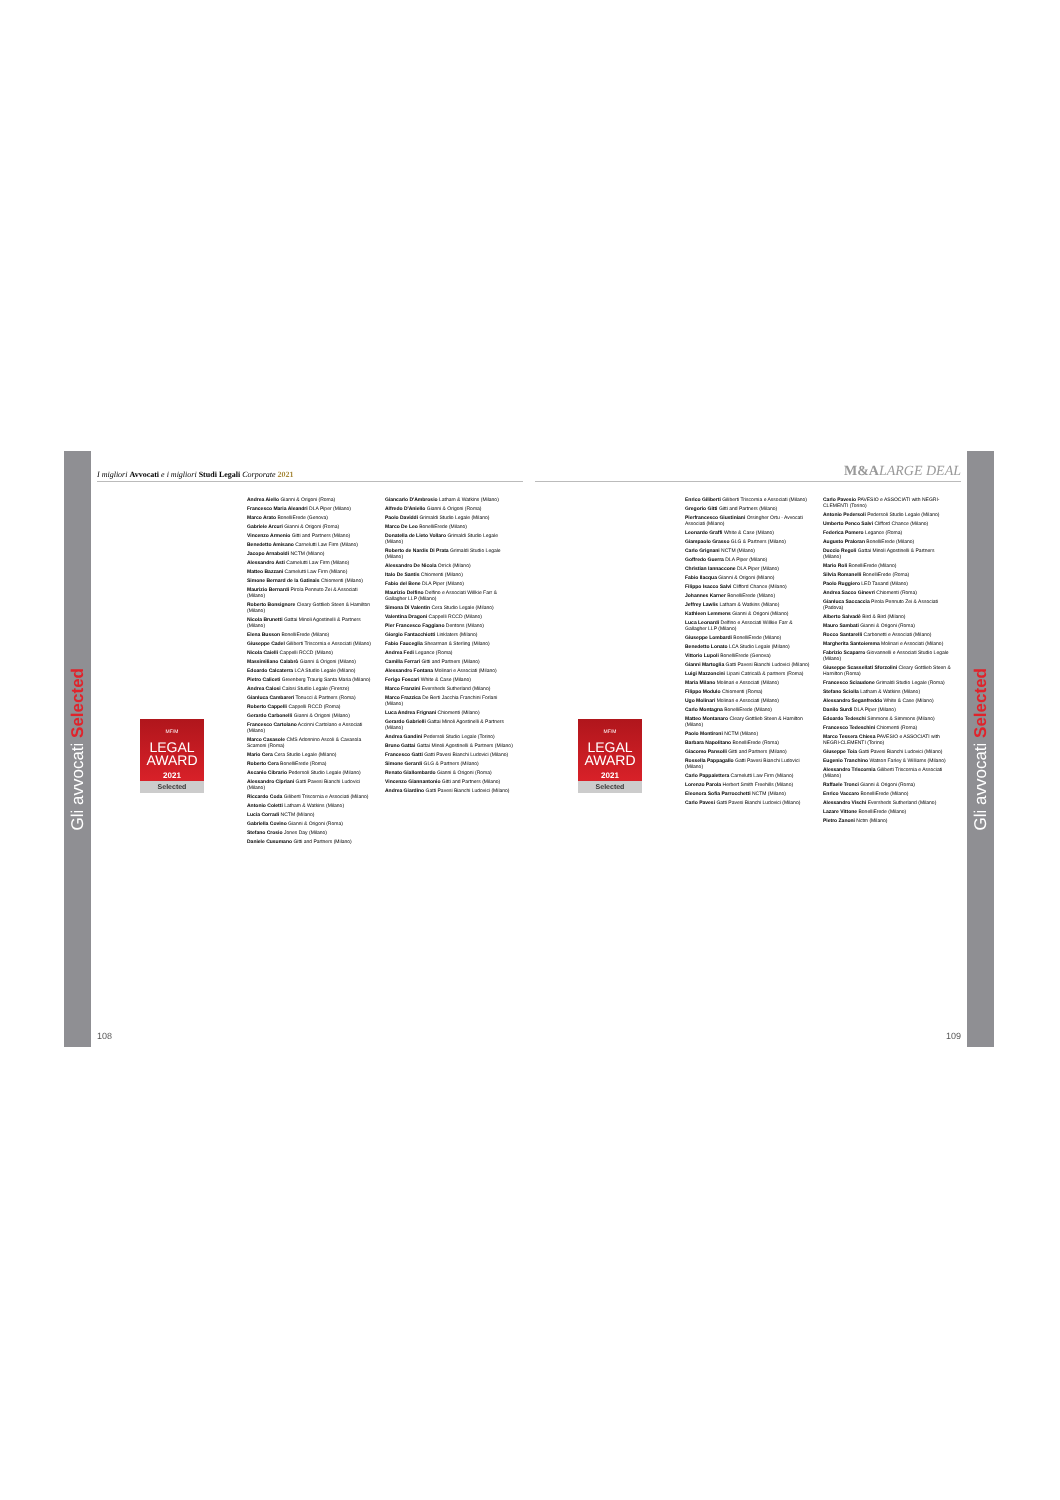Gli avvocati Selected
I migliori Avvocati e i migliori Studi Legali Corporate 2021
MF/M
LEGAL
AWARD
2021
Selected
Andrea Aiello Gianni & Origoni (Roma)
Francesco Maria Aleandri DLA Piper (Milano)
Marco Arato BonelliErede (Genova)
Gabriele Arcuri Gianni & Origoni (Roma)
Vincenzo Armenio Gitti and Partners (Milano)
Benedetto Amisano Carnelutti Law Firm (Milano)
Jacopo Arnaboldi NCTM (Milano)
Alessandro Asti Carnelutti Law Firm (Milano)
Matteo Bazzani Carnelutti Law Firm (Milano)
Simone Bernard de la Gatinais Chiomenti (Milano)
Maurizio Bernardi Pirola Pennuto Zei & Associati (Milano)
Roberto Bonsignore Cleary Gottlieb Steen & Hamilton (Milano)
Nicola Brunetti Gattai Minoli Agostinelli & Partners (Milano)
Elena Busson BonelliErede (Milano)
Giuseppe Cadel Giliberti Triscornia e Associati (Milano)
Nicola Caielli Cappelli RCCD (Milano)
Massimiliano Calabrò Gianni & Origoni (Milano)
Edoardo Calcaterra LCA Studio Legale (Milano)
Pietro Caliceti Greenberg Traurig Santa Maria (Milano)
Andrea Calosi Calosi Studio Legale (Firenze)
Gianluca Cambareri Tonucci & Partners (Roma)
Roberto Cappelli Cappelli RCCD (Roma)
Gerardo Carbonelli Gianni & Origoni (Milano)
Francesco Cartolano Accinni Cartolano e Associati (Milano)
Marco Casasole CMS Adonnino Ascoli & Cavasola Scamoni (Roma)
Mario Cera Cera Studio Legale (Milano)
Roberto Cera BonelliErede (Roma)
Ascanio Cibrario Pedersoli Studio Legale (Milano)
Alessandro Cipriani Gatti Pavesi Bianchi Ludovici (Milano)
Riccardo Coda Giliberti Triscornia e Associati (Milano)
Antonio Coletti Latham & Watkins (Milano)
Lucia Corradi NCTM (Milano)
Gabriella Covino Gianni & Origoni (Roma)
Stefano Crosio Jones Day (Milano)
Daniele Cusumano Gitti and Partners (Milano)
Giancarlo D'Ambrosio Latham & Watkins (Milano)
Alfredo D'Aniello Gianni & Origoni (Roma)
Paolo Daviddi Grimaldi Studio Legale (Milano)
Marco De Leo BonelliErede (Milano)
Donatella de Lieto Vollaro Grimaldi Studio Legale (Milano)
Roberto de Nardis Di Prata Grimaldi Studio Legale (Milano)
Alessandro De Nicola Orrick (Milano)
Italo De Santis Chiomenti (Milano)
Fabio del Bene DLA Piper (Milano)
Maurizio Delfino Delfino e Associati Willkie Farr & Gallagher LLP (Milano)
Simona Di Valentin Cera Studio Legale (Milano)
Valentina Dragoni Cappelli RCCD (Milano)
Pier Francesco Faggiano Dentons (Milano)
Giorgio Fantacchiotti Linklaters (Milano)
Fabio Fauceglia Shearman & Sterling (Milano)
Andrea Fedi Legance (Roma)
Camilla Ferrari Gitti and Partners (Milano)
Alessandro Fontana Molinari e Associati (Milano)
Ferigo Foscari White & Case (Milano)
Marco Franzini Eversheds Sutherland (Milano)
Marco Frazzica De Berti Jacchia Franchini Forlani (Milano)
Luca Andrea Frignani Chiomenti (Milano)
Gerardo Gabrielli Gattai Minoli Agostinelli & Partners (Milano)
Andrea Gandini Pedersoli Studio Legale (Torino)
Bruno Gattai Gattai Minoli Agostinelli & Partners (Milano)
Francesco Gatti Gatti Pavesi Bianchi Ludovici (Milano)
Simone Gerardi GLG & Partners (Milano)
Renato Giallombardo Gianni & Origoni (Roma)
Vincenzo Giannantonio Gitti and Partners (Milano)
Andrea Giardino Gatti Pavesi Bianchi Ludovici (Milano)
108
M&A LARGE DEAL
MF/M
LEGAL
AWARD
2021
Selected
Enrico Giliberti Giliberti Triscornia e Associati (Milano)
Gregorio Gitti Gitti and Partners (Milano)
Pierfrancesco Giustiniani Orsingher Ortu - Avvocati Associati (Milano)
Leonardo Graffi White & Case (Milano)
Giampaolo Grasso GLG & Partners (Milano)
Carlo Grignani NCTM (Milano)
Goffredo Guerra DLA Piper (Milano)
Christian Iannaccone DLA Piper (Milano)
Fabio Ilacqua Gianni & Origoni (Milano)
Filippo Isacco Salvi Clifford Chance (Milano)
Johannes Karner BonelliErede (Milano)
Jeffrey Lawlis Latham & Watkins (Milano)
Kathleen Lemmens Gianni & Origoni (Milano)
Luca Leonardi Delfino e Associati Willkie Farr & Gallagher LLP (Milano)
Giuseppe Lombardi BonelliErede (Milano)
Benedetto Lonato LCA Studio Legale (Milano)
Vittorio Lupoli BonelliErede (Genova)
Gianni Martoglia Gatti Pavesi Bianchi Ludovici (Milano)
Luigi Mazzoncini Lipani Catricalà & partners (Roma)
Maria Milano Molinari e Associati (Milano)
Filippo Modulo Chiomenti (Roma)
Ugo Molinari Molinari e Associati (Milano)
Carlo Montagna BonelliErede (Milano)
Matteo Montanaro Cleary Gottlieb Steen & Hamilton (Milano)
Paolo Montironi NCTM (Milano)
Barbara Napolitano BonelliErede (Roma)
Giacomo Pansolli Gitti and Partners (Milano)
Rossella Pappagallo Gatti Pavesi Bianchi Ludovici (Milano)
Carlo Pappalettera Carnelutti Law Firm (Milano)
Lorenzo Parola Herbert Smith Freehills (Milano)
Eleonora Sofia Parrocchetti NCTM (Milano)
Carlo Pavesi Gatti Pavesi Bianchi Ludovici (Milano)
Carlo Pavesio PAVESIO e ASSOCIATI with NEGRI-CLEMENTI (Torino)
Antonio Pedersoli Pedersoli Studio Legale (Milano)
Umberto Penco Salvi Clifford Chance (Milano)
Federica Pomero Legance (Roma)
Augusto Praloran BonelliErede (Milano)
Duccio Regoli Gattai Minoli Agostinelli & Partners (Milano)
Mario Roli BonelliErede (Milano)
Silvia Romanelli BonelliErede (Roma)
Paolo Ruggiero LED Taxand (Milano)
Andrea Sacco Ginevri Chiomenti (Roma)
Gianluca Saccaccia Pirola Pennuto Zei & Associati (Padova)
Alberto Salvadè Bird & Bird (Milano)
Mauro Sambati Gianni & Origoni (Roma)
Rocco Santarelli Carbonetti e Associati (Milano)
Margherita Santoiemma Molinari e Associati (Milano)
Fabrizio Scaparro Giovannelli e Associati Studio Legale (Milano)
Giuseppe Scassellati Sforzolini Cleary Gottlieb Steen & Hamilton (Roma)
Francesco Sciaudone Grimaldi Studio Legale (Roma)
Stefano Sciolla Latham & Watkins (Milano)
Alessandro Seganfreddo White & Case (Milano)
Danilo Surdi DLA Piper (Milano)
Edoardo Tedeschi Simmons & Simmons (Milano)
Francesco Tedeschini Chiomenti (Roma)
Marco Tessera Chiesa PAVESIO e ASSOCIATI with NEGRI-CLEMENTI (Torino)
Giuseppe Toia Gatti Pavesi Bianchi Ludovici (Milano)
Eugenio Tranchino Watson Farley & Williams (Milano)
Alessandro Triscornia Giliberti Triscornia e Associati (Milano)
Raffaele Tronci Gianni & Origoni (Roma)
Enrico Vaccaro BonelliErede (Milano)
Alessandro Vischi Eversheds Sutherland (Milano)
Lazare Vittone BonelliErede (Milano)
Pietro Zanoni Nctm (Milano)
109
Gli avvocati Selected